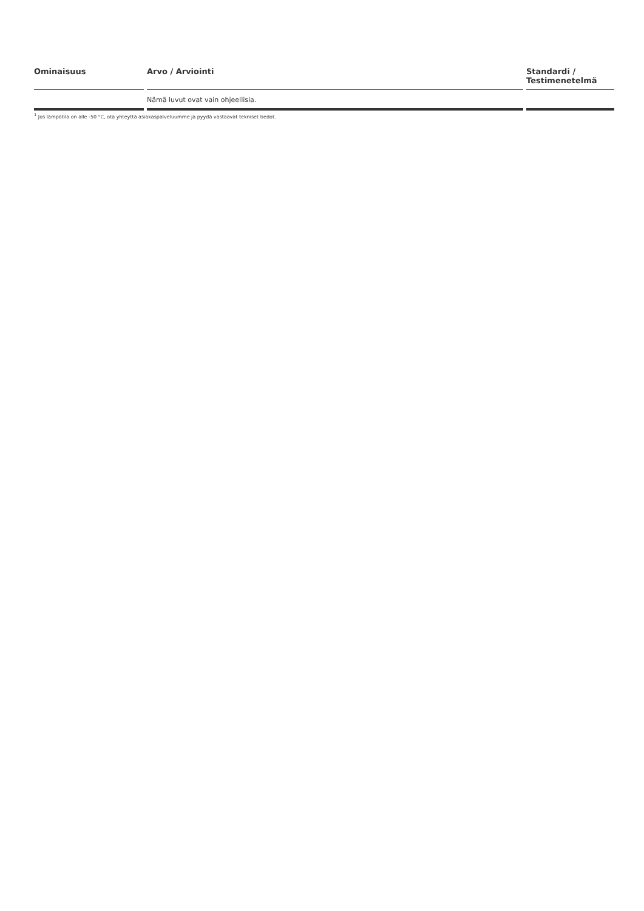| Ominaisuus | Arvo / Arviointi | Standardi / Testimenetelmä |
| --- | --- | --- |
| | Nämä luvut ovat vain ohjeellisia. | |
<sup>1</sup> Jos lämpötila on alle -50 °C, ota yhteyttä asiakaspalveluumme ja pyydä vastaavat tekniset tiedot.